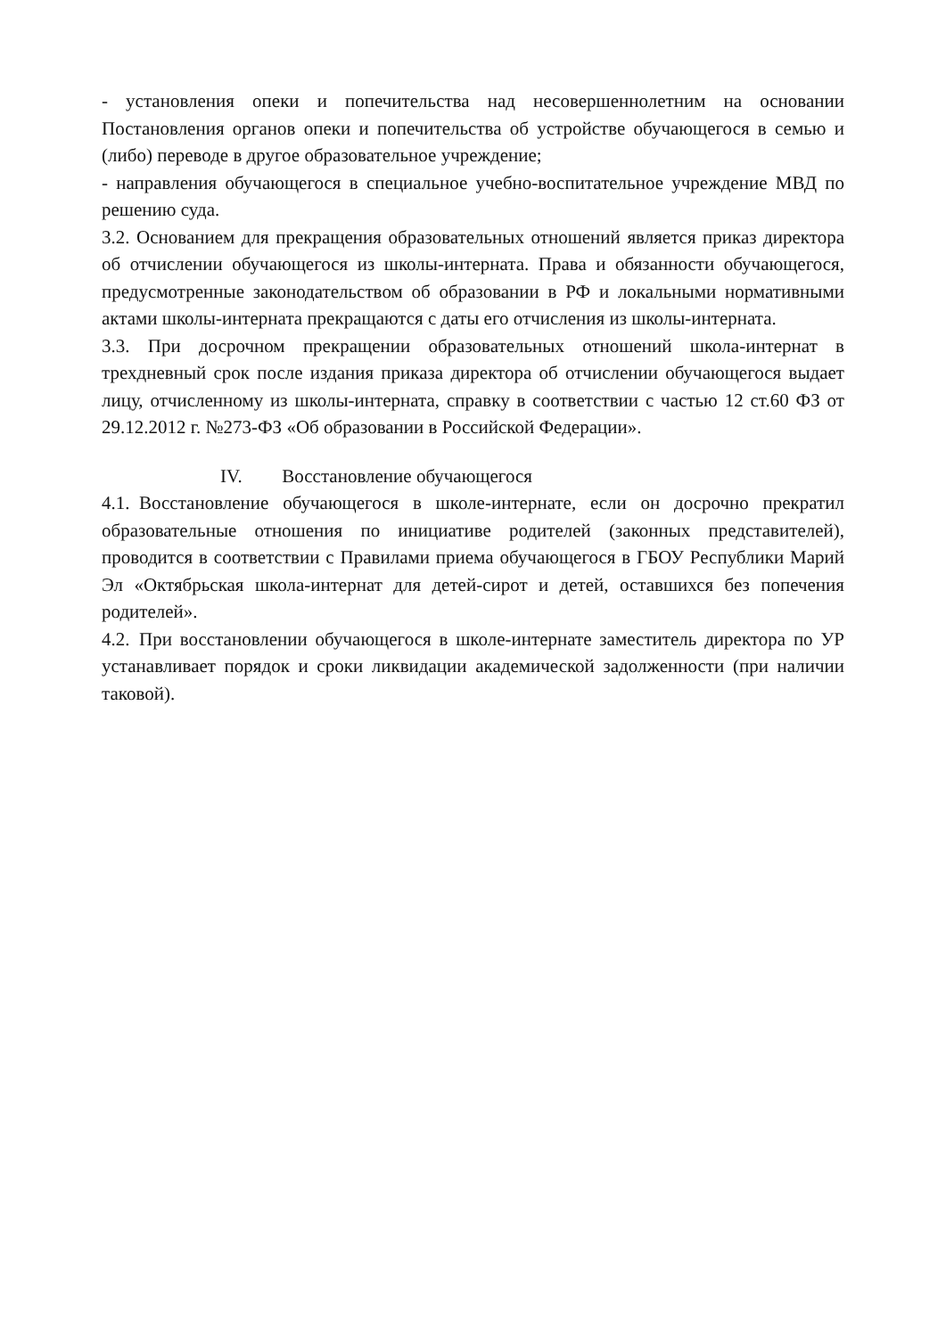- установления опеки и попечительства над несовершеннолетним на основании Постановления органов опеки и попечительства об устройстве обучающегося в семью и (либо) переводе в другое образовательное учреждение;
- направления обучающегося в специальное учебно-воспитательное учреждение МВД по решению суда.
3.2. Основанием для прекращения образовательных отношений является приказ директора об отчислении обучающегося из школы-интерната. Права и обязанности обучающегося, предусмотренные законодательством об образовании в РФ и локальными нормативными актами школы-интерната прекращаются с даты его отчисления из школы-интерната.
3.3. При досрочном прекращении образовательных отношений школа-интернат в трехдневный срок после издания приказа директора об отчислении обучающегося выдает лицу, отчисленному из школы-интерната, справку в соответствии с частью 12 ст.60 ФЗ от 29.12.2012 г. №273-ФЗ «Об образовании в Российской Федерации».
IV. Восстановление обучающегося
4.1. Восстановление обучающегося в школе-интернате, если он досрочно прекратил образовательные отношения по инициативе родителей (законных представителей), проводится в соответствии с Правилами приема обучающегося в ГБОУ Республики Марий Эл «Октябрьская школа-интернат для детей-сирот и детей, оставшихся без попечения родителей».
4.2. При восстановлении обучающегося в школе-интернате заместитель директора по УР устанавливает порядок и сроки ликвидации академической задолженности (при наличии таковой).